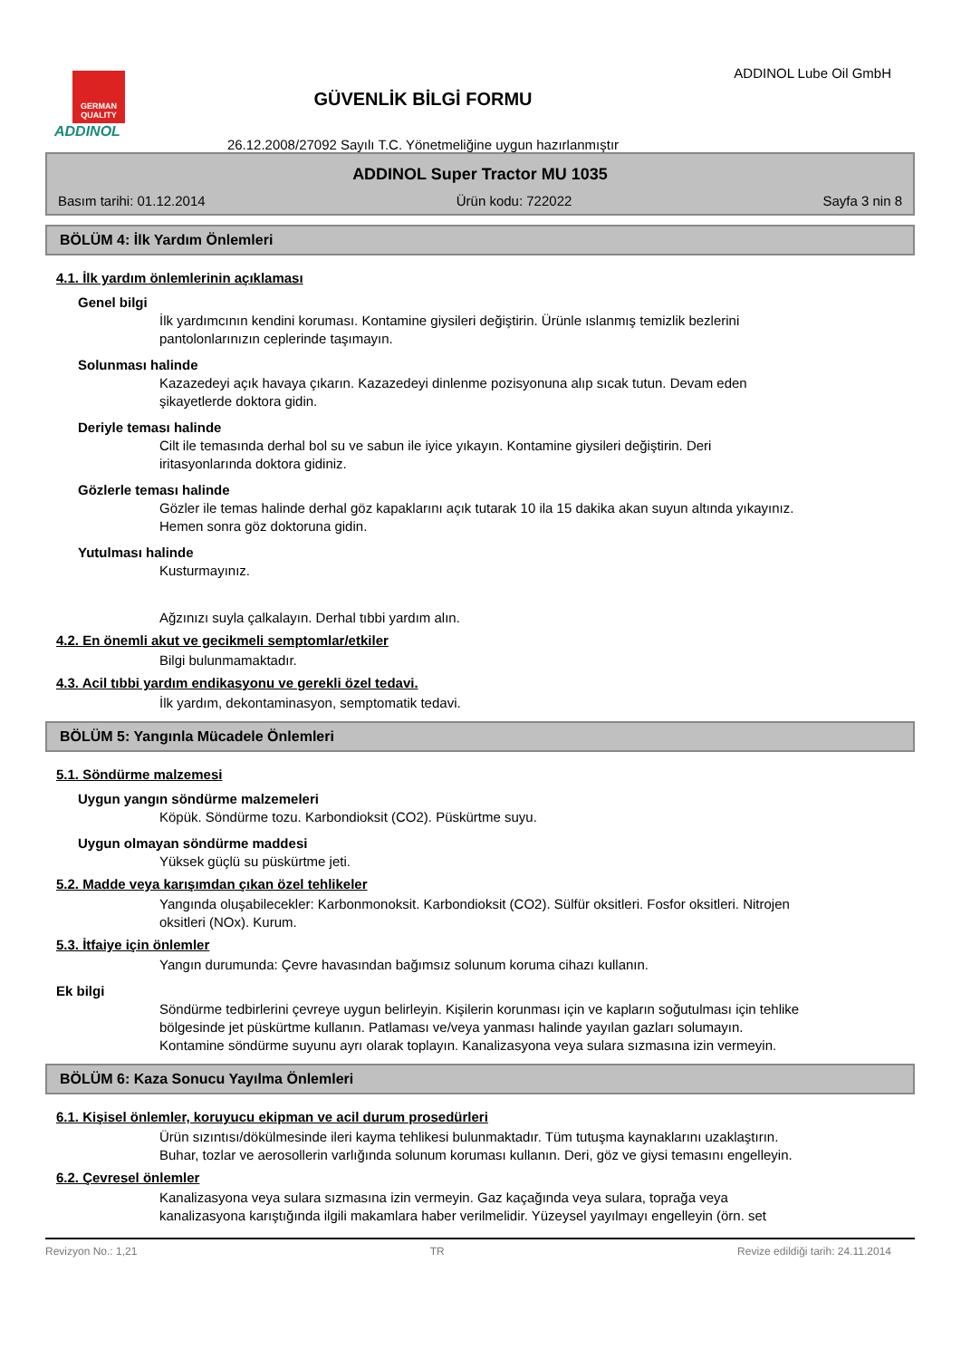GERMAN QUALITY
ADDINOL
GÜVENLİK BİLGİ FORMU
26.12.2008/27092 Sayılı T.C. Yönetmeliğine uygun hazırlanmıştır
ADDINOL Lube Oil GmbH
ADDINOL Super Tractor MU 1035
Basım tarihi: 01.12.2014 Ürün kodu: 722022 Sayfa 3 nin 8
BÖLÜM 4: İlk Yardım Önlemleri
4.1. İlk yardım önlemlerinin açıklaması
Genel bilgi
İlk yardımcının kendini koruması. Kontamine giysileri değiştirin. Ürünle ıslanmış temizlik bezlerini pantolonlarınızın ceplerinde taşımayın.
Solunması halinde
Kazazedeyi açık havaya çıkarın. Kazazedeyi dinlenme pozisyonuna alıp sıcak tutun. Devam eden şikayetlerde doktora gidin.
Deriyle teması halinde
Cilt ile temasında derhal bol su ve sabun ile iyice yıkayın. Kontamine giysileri değiştirin. Deri iritasyonlarında doktora gidiniz.
Gözlerle teması halinde
Gözler ile temas halinde derhal göz kapaklarını açık tutarak 10 ila 15 dakika akan suyun altında yıkayınız. Hemen sonra göz doktoruna gidin.
Yutulması halinde
Kusturmayınız.
Ağzınızı suyla çalkalayın. Derhal tıbbi yardım alın.
4.2. En önemli akut ve gecikmeli semptomlar/etkiler
Bilgi bulunmamaktadır.
4.3. Acil tıbbi yardım endikasyonu ve gerekli özel tedavi.
İlk yardım, dekontaminasyon, semptomatik tedavi.
BÖLÜM 5: Yangınla Mücadele Önlemleri
5.1. Söndürme malzemesi
Uygun yangın söndürme malzemeleri
Köpük. Söndürme tozu. Karbondioksit (CO2). Püskürtme suyu.
Uygun olmayan söndürme maddesi
Yüksek güçlü su püskürtme jeti.
5.2. Madde veya karışımdan çıkan özel tehlikeler
Yangında oluşabilecekler: Karbonmonoksit. Karbondioksit (CO2). Sülfür oksitleri. Fosfor oksitleri. Nitrojen oksitleri (NOx). Kurum.
5.3. İtfaiye için önlemler
Yangın durumunda: Çevre havasından bağımsız solunum koruma cihazı kullanın.
Ek bilgi
Söndürme tedbirlerini çevreye uygun belirleyin. Kişilerin korunması için ve kapların soğutulması için tehlike bölgesinde jet püskürtme kullanın. Patlaması ve/veya yanması halinde yayılan gazları solumayın. Kontamine söndürme suyunu ayrı olarak toplayın. Kanalizasyona veya sulara sızmasına izin vermeyin.
BÖLÜM 6: Kaza Sonucu Yayılma Önlemleri
6.1. Kişisel önlemler, koruyucu ekipman ve acil durum prosedürleri
Ürün sızıntısı/dökülmesinde ileri kayma tehlikesi bulunmaktadır. Tüm tutuşma kaynaklarını uzaklaştırın. Buhar, tozlar ve aerosollerin varlığında solunum koruması kullanın. Deri, göz ve giysi temasını engelleyin.
6.2. Çevresel önlemler
Kanalizasyona veya sulara sızmasına izin vermeyin. Gaz kaçağında veya sulara, toprağa veya kanalizasyona karıştığında ilgili makamlara haber verilmelidir. Yüzeysel yayılmayı engelleyin (örn. set
Revizyon No.: 1,21 TR Revize edildiği tarih: 24.11.2014